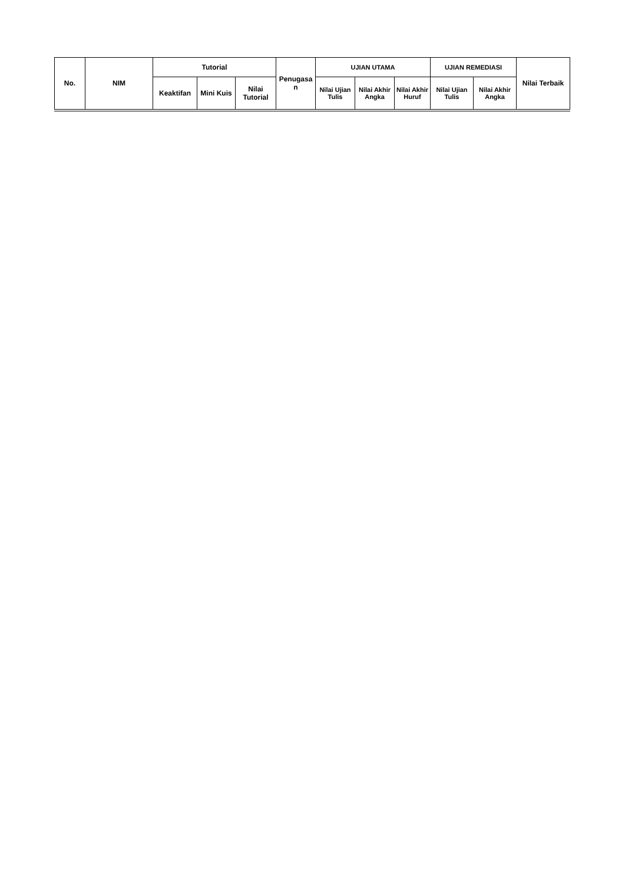| No. | NIM | Tutorial | | | Penugasa n | UJIAN UTAMA | | | UJIAN REMEDIASI | | Nilai Terbaik |
| --- | --- | --- | --- | --- | --- | --- | --- | --- | --- | --- | --- |
| | | Keaktifan | Mini Kuis | Nilai Tutorial | | Nilai Ujian Tulis | Nilai Akhir Angka | Nilai Akhir Huruf | Nilai Ujian Tulis | Nilai Akhir Angka | |